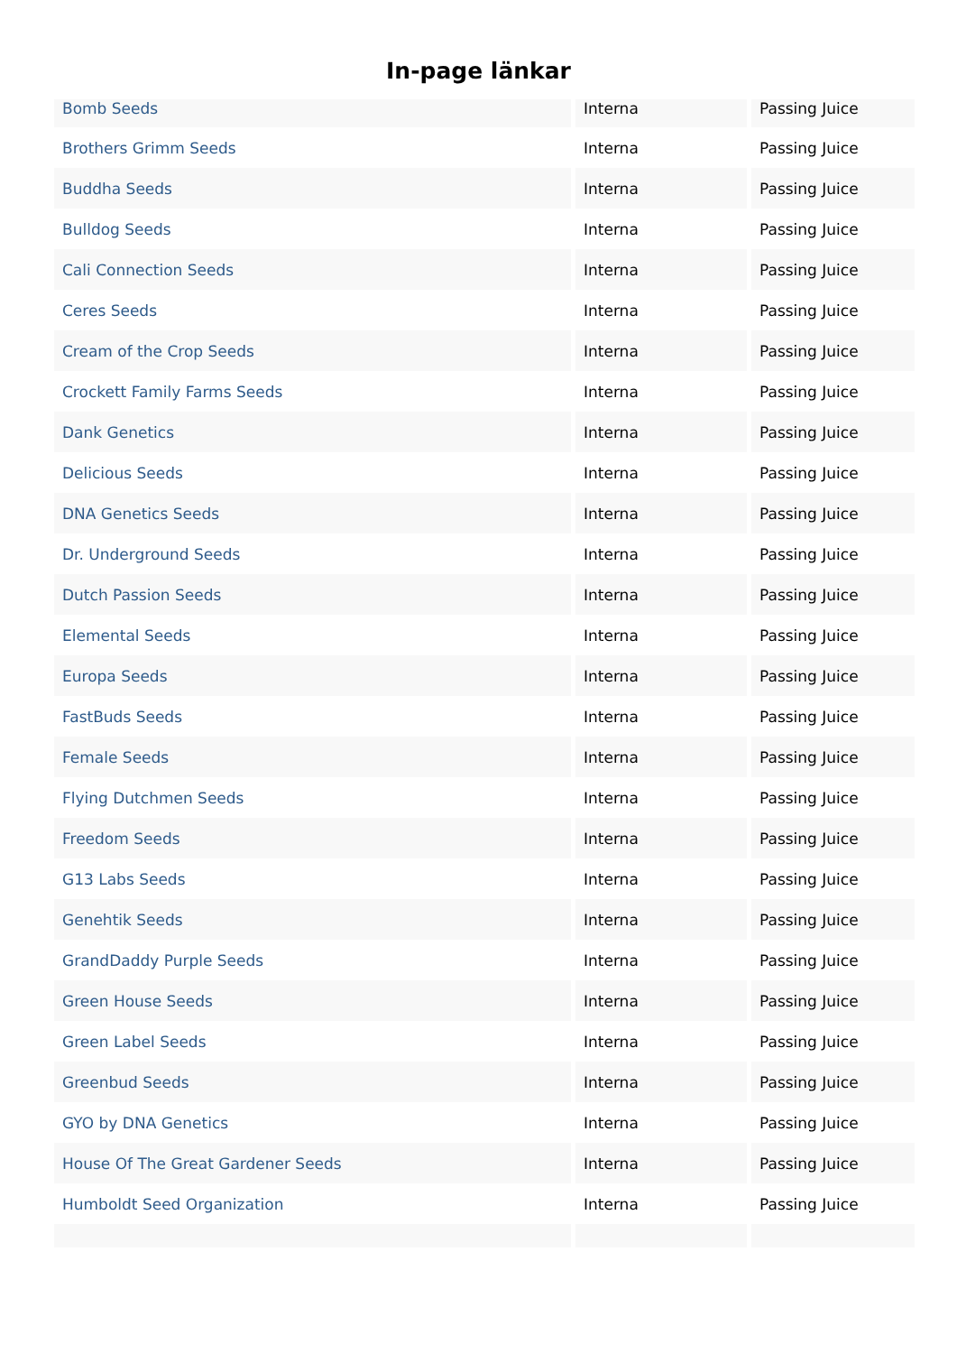In-page länkar
| Bomb Seeds | Interna | Passing Juice |
| Brothers Grimm Seeds | Interna | Passing Juice |
| Buddha Seeds | Interna | Passing Juice |
| Bulldog Seeds | Interna | Passing Juice |
| Cali Connection Seeds | Interna | Passing Juice |
| Ceres Seeds | Interna | Passing Juice |
| Cream of the Crop Seeds | Interna | Passing Juice |
| Crockett Family Farms Seeds | Interna | Passing Juice |
| Dank Genetics | Interna | Passing Juice |
| Delicious Seeds | Interna | Passing Juice |
| DNA Genetics Seeds | Interna | Passing Juice |
| Dr. Underground Seeds | Interna | Passing Juice |
| Dutch Passion Seeds | Interna | Passing Juice |
| Elemental Seeds | Interna | Passing Juice |
| Europa Seeds | Interna | Passing Juice |
| FastBuds Seeds | Interna | Passing Juice |
| Female Seeds | Interna | Passing Juice |
| Flying Dutchmen Seeds | Interna | Passing Juice |
| Freedom Seeds | Interna | Passing Juice |
| G13 Labs Seeds | Interna | Passing Juice |
| Genehtik Seeds | Interna | Passing Juice |
| GrandDaddy Purple Seeds | Interna | Passing Juice |
| Green House Seeds | Interna | Passing Juice |
| Green Label Seeds | Interna | Passing Juice |
| Greenbud Seeds | Interna | Passing Juice |
| GYO by DNA Genetics | Interna | Passing Juice |
| House Of The Great Gardener Seeds | Interna | Passing Juice |
| Humboldt Seed Organization | Interna | Passing Juice |